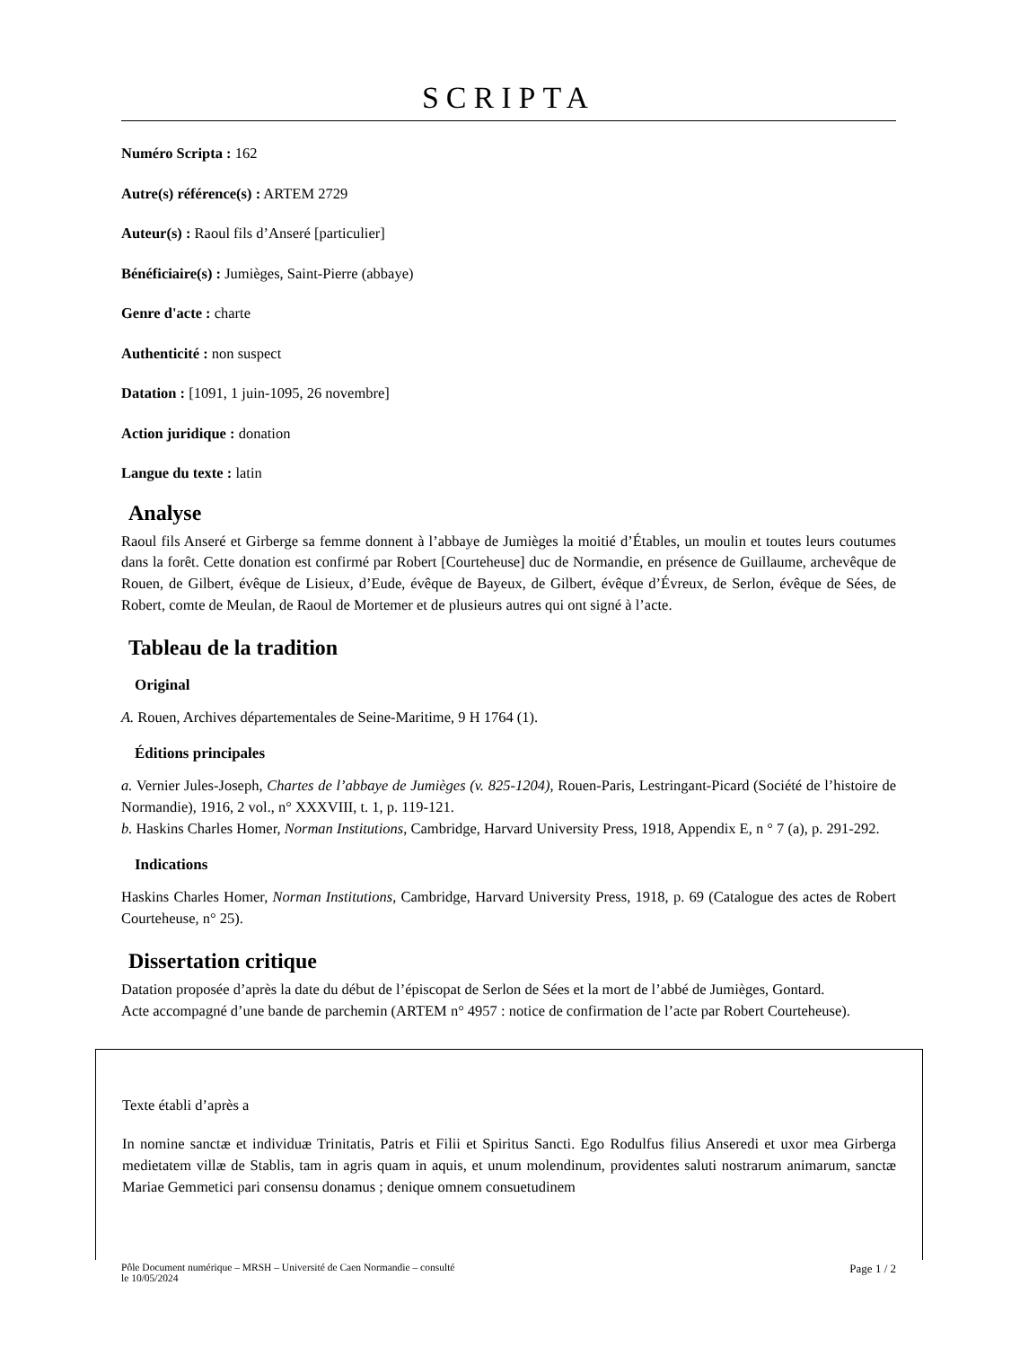SCRIPTA
Numéro Scripta : 162
Autre(s) référence(s) : ARTEM 2729
Auteur(s) : Raoul fils d’Anseré [particulier]
Bénéficiaire(s) : Jumièges, Saint-Pierre (abbaye)
Genre d'acte : charte
Authenticité : non suspect
Datation : [1091, 1 juin-1095, 26 novembre]
Action juridique : donation
Langue du texte : latin
Analyse
Raoul fils Anseré et Girberge sa femme donnent à l’abbaye de Jumièges la moitié d’Étables, un moulin et toutes leurs coutumes dans la forêt. Cette donation est confirmé par Robert [Courteheuse] duc de Normandie, en présence de Guillaume, archevêque de Rouen, de Gilbert, évêque de Lisieux, d’Eude, évêque de Bayeux, de Gilbert, évêque d’Évreux, de Serlon, évêque de Sées, de Robert, comte de Meulan, de Raoul de Mortemer et de plusieurs autres qui ont signé à l’acte.
Tableau de la tradition
Original
A. Rouen, Archives départementales de Seine-Maritime, 9 H 1764 (1).
Éditions principales
a. Vernier Jules-Joseph, Chartes de l’abbaye de Jumièges (v. 825-1204), Rouen-Paris, Lestringant-Picard (Société de l’histoire de Normandie), 1916, 2 vol., n° XXXVIII, t. 1, p. 119-121.
b. Haskins Charles Homer, Norman Institutions, Cambridge, Harvard University Press, 1918, Appendix E, n ° 7 (a), p. 291-292.
Indications
Haskins Charles Homer, Norman Institutions, Cambridge, Harvard University Press, 1918, p. 69 (Catalogue des actes de Robert Courteheuse, n° 25).
Dissertation critique
Datation proposée d’après la date du début de l’épiscopat de Serlon de Sées et la mort de l’abbé de Jumièges, Gontard.
Acte accompagné d’une bande de parchemin (ARTEM n° 4957 : notice de confirmation de l’acte par Robert Courteheuse).
Texte établi d’après a
In nomine sanctæ et individuæ Trinitatis, Patris et Filii et Spiritus Sancti. Ego Rodulfus filius Anseredi et uxor mea Girberga medietatem villæ de Stablis, tam in agris quam in aquis, et unum molendinum, providentes saluti nostrarum animarum, sanctæ Mariae Gemmetici pari consensu donamus ; denique omnem consuetudinem
Pôle Document numérique – MRSH – Université de Caen Normandie – consulté
le 10/05/2024
Page 1 / 2